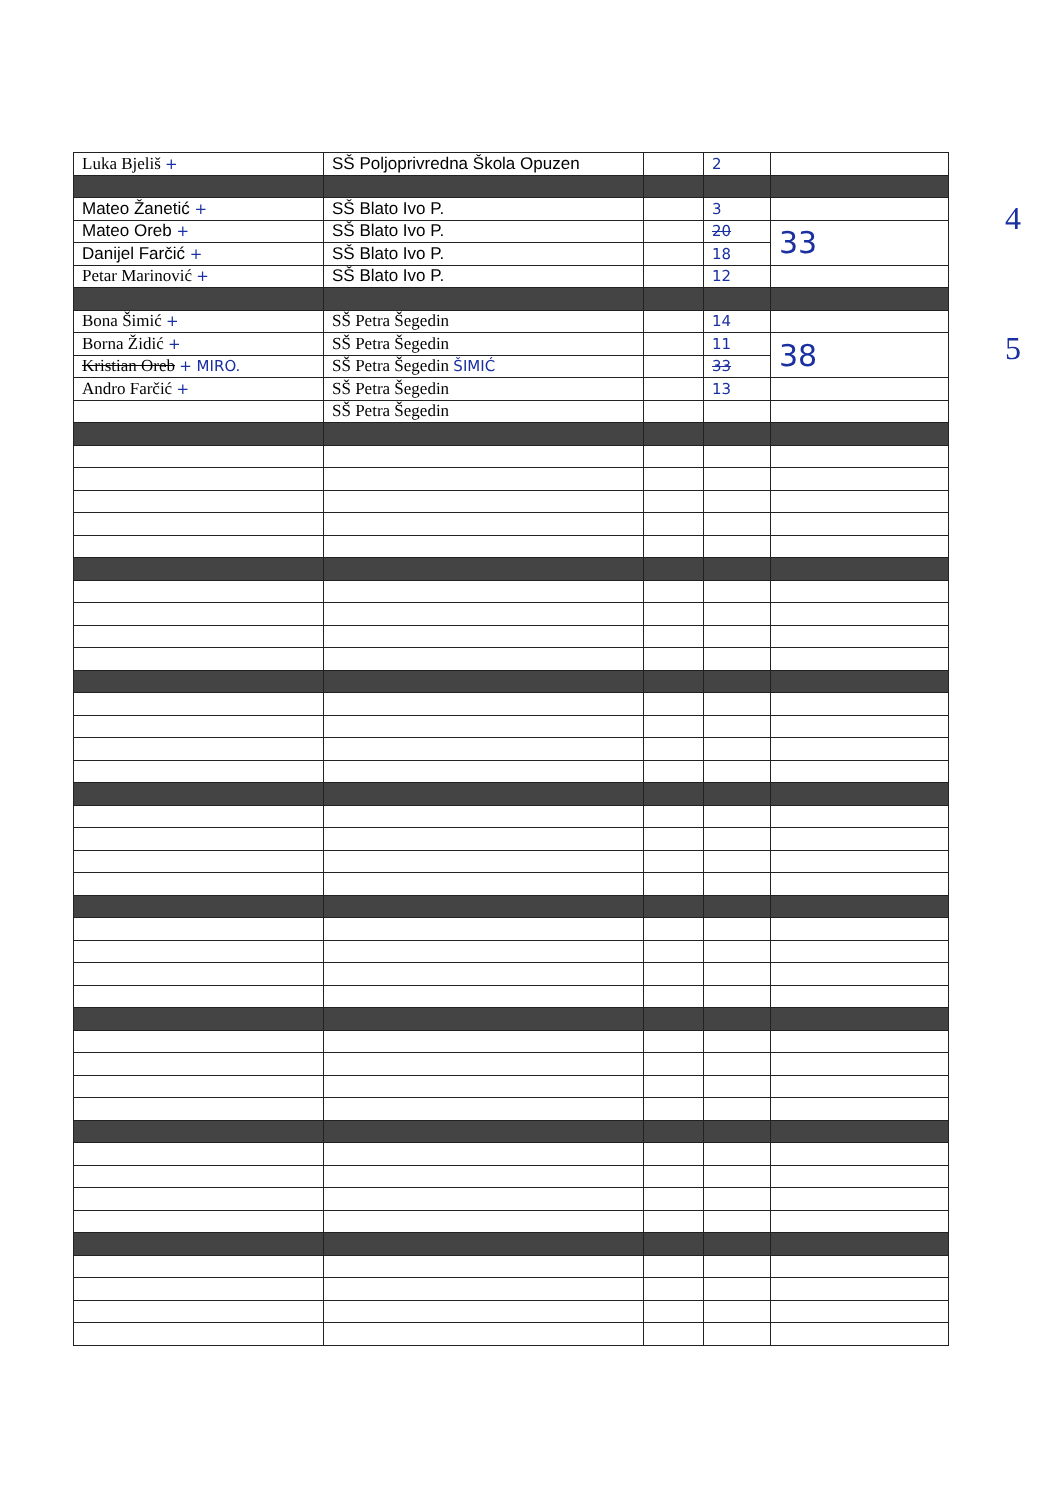| Luka Bjeliš + | SŠ Poljoprivredna Škola Opuzen | | 2 | |
| Mateo Žanetić + | SŠ Blato Ivo P. | | 3 | |
| Mateo Oreb + | SŠ Blato Ivo P. | | 20 | 33 |
| Danijel Farčić + | SŠ Blato Ivo P. | | 18 | |
| Petar Marinović + | SŠ Blato Ivo P. | | 12 | |
| Bona Šimić + | SŠ Petra Šegedin | | 14 | |
| Borna Židić + | SŠ Petra Šegedin | | 11 | 38 |
| Kristian Oreb + MIRO. | SŠ Petra Šegedin ŠIMIĆ | | 33 | |
| Andro Farčić + | SŠ Petra Šegedin | | 13 | |
| | SŠ Petra Šegedin | | | |
4
5